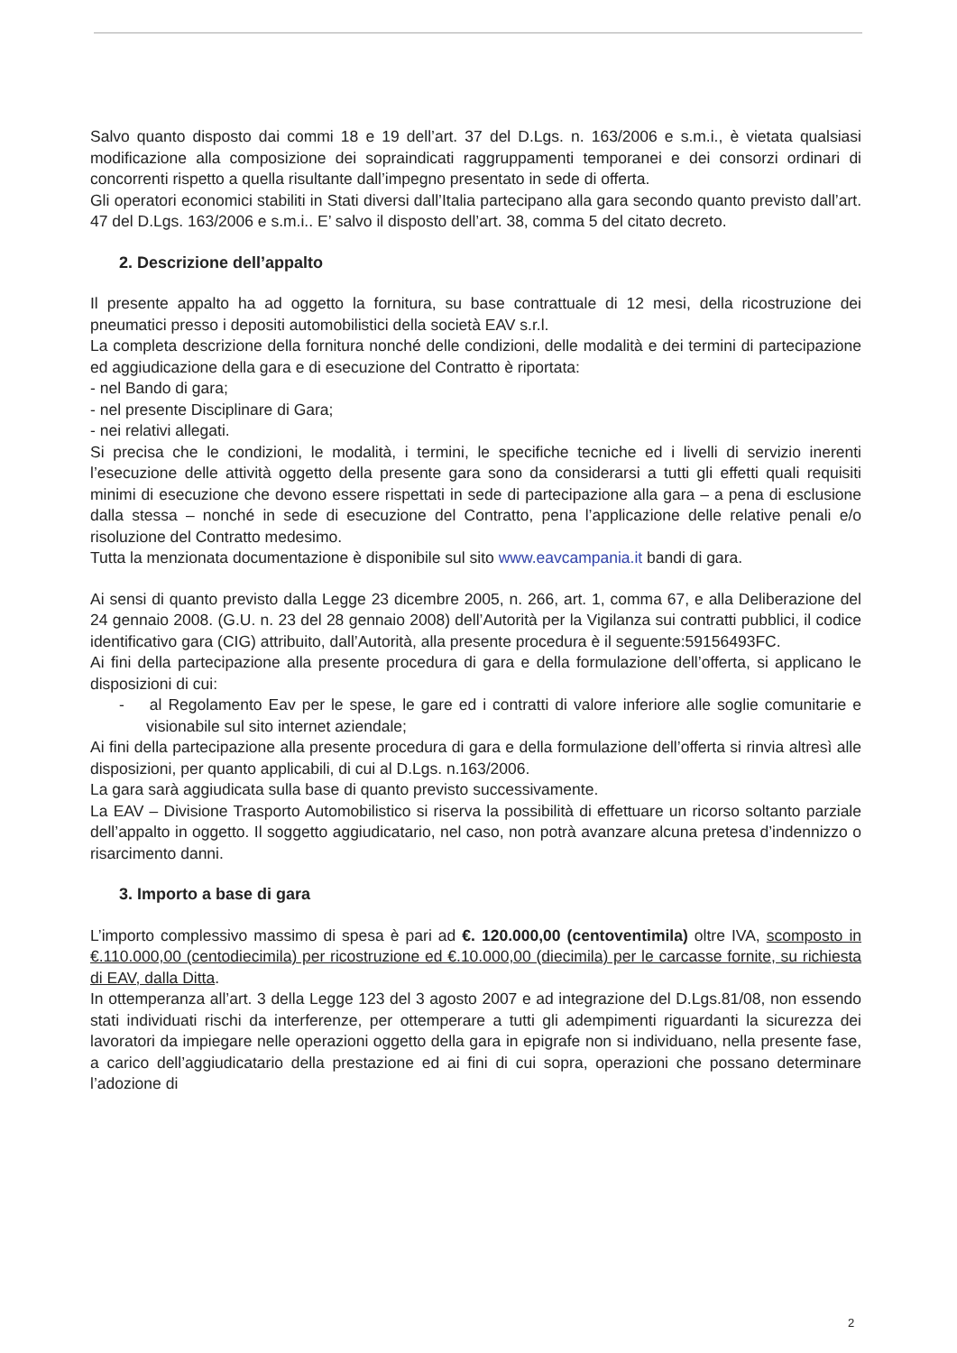Salvo quanto disposto dai commi 18 e 19 dell’art. 37 del D.Lgs. n. 163/2006 e s.m.i., è vietata qualsiasi modificazione alla composizione dei sopraindicati raggruppamenti temporanei e dei consorzi ordinari di concorrenti rispetto a quella risultante dall’impegno presentato in sede di offerta.
Gli operatori economici stabiliti in Stati diversi dall’Italia partecipano alla gara secondo quanto previsto dall’art. 47 del D.Lgs. 163/2006 e s.m.i.. E’ salvo il disposto dell’art. 38, comma 5 del citato decreto.
2. Descrizione dell’appalto
Il presente appalto ha ad oggetto la fornitura, su base contrattuale di 12 mesi, della ricostruzione dei pneumatici presso i depositi automobilistici della società EAV s.r.l.
La completa descrizione della fornitura nonché delle condizioni, delle modalità e dei termini di partecipazione ed aggiudicazione della gara e di esecuzione del Contratto è riportata:
- nel Bando di gara;
- nel presente Disciplinare di Gara;
- nei relativi allegati.
Si precisa che le condizioni, le modalità, i termini, le specifiche tecniche ed i livelli di servizio inerenti l’esecuzione delle attività oggetto della presente gara sono da considerarsi a tutti gli effetti quali requisiti minimi di esecuzione che devono essere rispettati in sede di partecipazione alla gara – a pena di esclusione dalla stessa – nonché in sede di esecuzione del Contratto, pena l’applicazione delle relative penali e/o risoluzione del Contratto medesimo.
Tutta la menzionata documentazione è disponibile sul sito www.eavcampania.it bandi di gara.
Ai sensi di quanto previsto dalla Legge 23 dicembre 2005, n. 266, art. 1, comma 67, e alla Deliberazione del 24 gennaio 2008. (G.U. n. 23 del 28 gennaio 2008) dell’Autorità per la Vigilanza sui contratti pubblici, il codice identificativo gara (CIG) attribuito, dall’Autorità, alla presente procedura è il seguente:59156493FC.
Ai fini della partecipazione alla presente procedura di gara e della formulazione dell’offerta, si applicano le disposizioni di cui:
- al Regolamento Eav per le spese, le gare ed i contratti di valore inferiore alle soglie comunitarie e visionabile sul sito internet aziendale;
Ai fini della partecipazione alla presente procedura di gara e della formulazione dell’offerta si rinvia altresì alle disposizioni, per quanto applicabili, di cui al D.Lgs. n.163/2006.
La gara sarà aggiudicata sulla base di quanto previsto successivamente.
La EAV – Divisione Trasporto Automobilistico si riserva la possibilità di effettuare un ricorso soltanto parziale dell’appalto in oggetto. Il soggetto aggiudicatario, nel caso, non potrà avanzare alcuna pretesa d’indennizzo o risarcimento danni.
3. Importo a base di gara
L’importo complessivo massimo di spesa è pari ad €. 120.000,00 (centoventimila) oltre IVA, scomposto in €.110.000,00 (centodiecimila) per ricostruzione ed €.10.000,00 (diecimila) per le carcasse fornite, su richiesta di EAV, dalla Ditta.
In ottemperanza all’art. 3 della Legge 123 del 3 agosto 2007 e ad integrazione del D.Lgs.81/08, non essendo stati individuati rischi da interferenze, per ottemperare a tutti gli adempimenti riguardanti la sicurezza dei lavoratori da impiegare nelle operazioni oggetto della gara in epigrafe non si individuano, nella presente fase, a carico dell’aggiudicatario della prestazione ed ai fini di cui sopra, operazioni che possano determinare l’adozione di
2